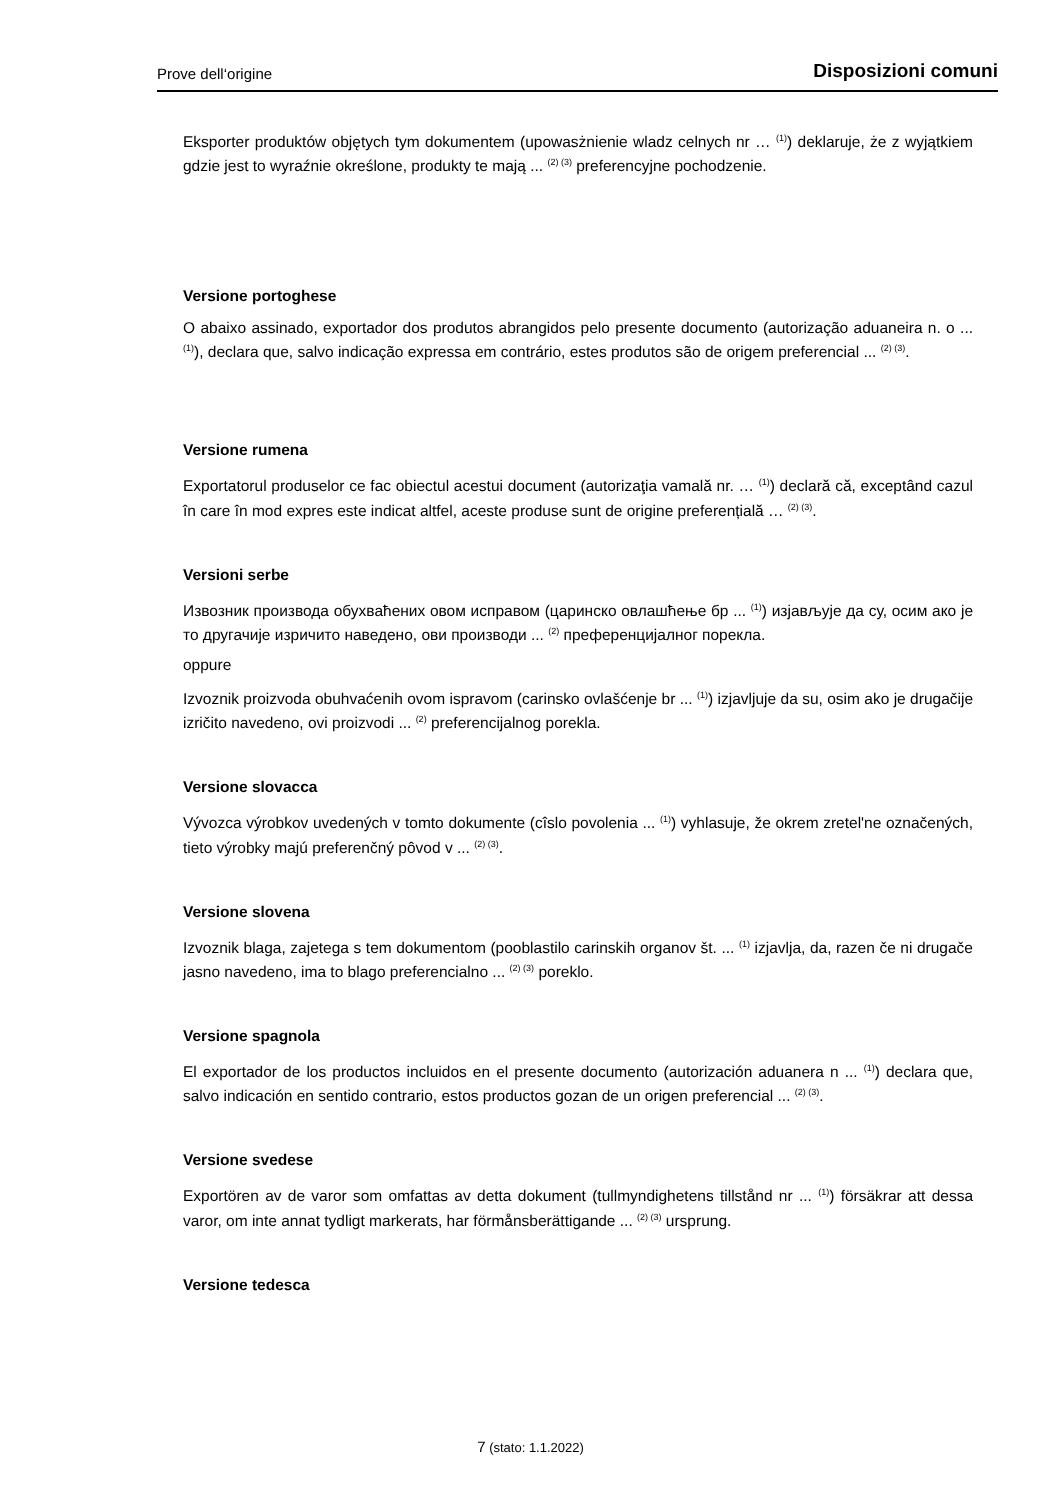Prove dell‘origine Disposizioni comuni
Eksporter produktów objętych tym dokumentem (upowasżnienie wladz celnych nr … <sup>(1)</sup>) deklaruje, że z wyjątkiem gdzie jest to wyraźnie określone, produkty te mają ... <sup>(2) (3)</sup> preferencyjne pochodzenie.
Versione portoghese
O abaixo assinado, exportador dos produtos abrangidos pelo presente documento (autorização aduaneira n. o ... <sup>(1)</sup>), declara que, salvo indicação expressa em contrário, estes produtos são de origem preferencial ... <sup>(2) (3)</sup>.
Versione rumena
Exportatorul produselor ce fac obiectul acestui document (autorizaţia vamală nr. … <sup>(1)</sup>) declară că, exceptând cazul în care în mod expres este indicat altfel, aceste produse sunt de origine preferențială … <sup>(2) (3)</sup>.
Versioni serbe
Извозник производа обухваћених овом исправом (царинско овлашћење бр ... <sup>(1)</sup>) изјављује да су, осим ако је то другачије изричито наведено, ови производи ... <sup>(2)</sup> преференцијалног порекла.
oppure
Izvoznik proizvoda obuhvaćenih ovom ispravom (carinsko ovlašćenje br ... <sup>(1)</sup>) izjavljuje da su, osim ako je drugačije izričito navedeno, ovi proizvodi ... <sup>(2)</sup> preferencijalnog porekla.
Versione slovacca
Vývozca výrobkov uvedených v tomto dokumente (cîslo povolenia ... <sup>(1)</sup>) vyhlasuje, že okrem zretel'ne označených, tieto výrobky majú preferenčný pôvod v ... <sup>(2) (3)</sup>.
Versione slovena
Izvoznik blaga, zajetega s tem dokumentom (pooblastilo carinskih organov št. ... <sup>(1)</sup> izjavlja, da, razen če ni drugače jasno navedeno, ima to blago preferencialno ... <sup>(2) (3)</sup> poreklo.
Versione spagnola
El exportador de los productos incluidos en el presente documento (autorización aduanera n ... <sup>(1)</sup>) declara que, salvo indicación en sentido contrario, estos productos gozan de un origen preferencial ... <sup>(2) (3)</sup>.
Versione svedese
Exportören av de varor som omfattas av detta dokument (tullmyndighetens tillstånd nr ... <sup>(1)</sup>) försäkrar att dessa varor, om inte annat tydligt markerats, har förmånsberättigande ... <sup>(2) (3)</sup> ursprung.
Versione tedesca
7 (stato: 1.1.2022)